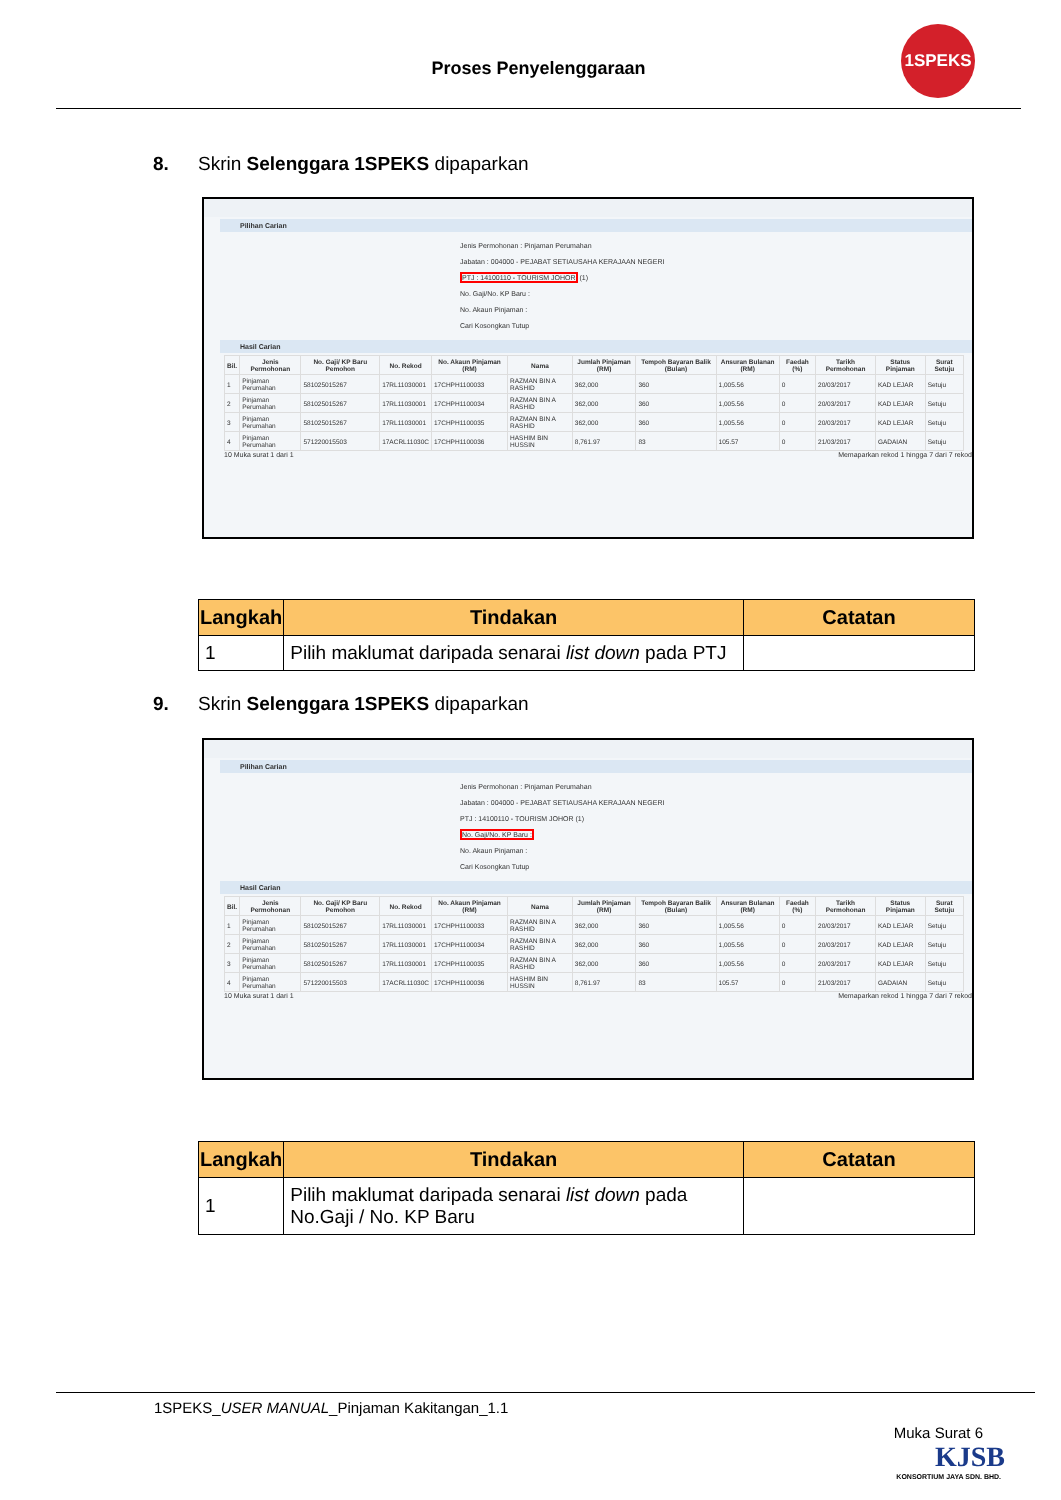Proses Penyelenggaraan
1SPEKS
8. Skrin Selenggara 1SPEKS dipaparkan
Pilihan Carian
Jenis Permohonan : Pinjaman Perumahan
Jabatan : 004000 - PEJABAT SETIAUSAHA KERAJAAN NEGERI
PTJ : 14100110 - TOURISM JOHOR (1)
No. Gaji/No. KP Baru :
No. Akaun Pinjaman :
Cari Kosongkan Tutup
Hasil Carian
| Bil. | Jenis Permohonan | No. Gaji/ KP Baru Pemohon | No. Rekod | No. Akaun Pinjaman (RM) | Nama | Jumlah Pinjaman (RM) | Tempoh Bayaran Balik (Bulan) | Ansuran Bulanan (RM) | Faedah (%) | Tarikh Permohonan | Status Pinjaman | Surat Setuju |
| --- | --- | --- | --- | --- | --- | --- | --- | --- | --- | --- | --- | --- |
| 1 | Pinjaman Perumahan | 581025015267 | 17RL11030001 | 17CHPH1100033 | RAZMAN BIN A RASHID | 362,000 | 360 | 1,005.56 | 0 | 20/03/2017 | KAD LEJAR | Setuju |
| 2 | Pinjaman Perumahan | 581025015267 | 17RL11030001 | 17CHPH1100034 | RAZMAN BIN A RASHID | 362,000 | 360 | 1,005.56 | 0 | 20/03/2017 | KAD LEJAR | Setuju |
| 3 | Pinjaman Perumahan | 581025015267 | 17RL11030001 | 17CHPH1100035 | RAZMAN BIN A RASHID | 362,000 | 360 | 1,005.56 | 0 | 20/03/2017 | KAD LEJAR | Setuju |
| 4 | Pinjaman Perumahan | 571220015503 | 17ACRL11030C | 17CHPH1100036 | HASHIM BIN HUSSIN | 8,761.97 | 83 | 105.57 | 0 | 21/03/2017 | GADAIAN | Setuju |
10 Muka surat 1 dari 1 Memaparkan rekod 1 hingga 7 dari 7 rekod
| Langkah | Tindakan | Catatan |
| --- | --- | --- |
| 1 | Pilih maklumat daripada senarai list down pada PTJ | |
9. Skrin Selenggara 1SPEKS dipaparkan
Pilihan Carian
Jenis Permohonan : Pinjaman Perumahan
Jabatan : 004000 - PEJABAT SETIAUSAHA KERAJAAN NEGERI
PTJ : 14100110 - TOURISM JOHOR (1)
No. Gaji/No. KP Baru :
No. Akaun Pinjaman :
Cari Kosongkan Tutup
Hasil Carian
| Bil. | Jenis Permohonan | No. Gaji/ KP Baru Pemohon | No. Rekod | No. Akaun Pinjaman (RM) | Nama | Jumlah Pinjaman (RM) | Tempoh Bayaran Balik (Bulan) | Ansuran Bulanan (RM) | Faedah (%) | Tarikh Permohonan | Status Pinjaman | Surat Setuju |
| --- | --- | --- | --- | --- | --- | --- | --- | --- | --- | --- | --- | --- |
| 1 | Pinjaman Perumahan | 581025015267 | 17RL11030001 | 17CHPH1100033 | RAZMAN BIN A RASHID | 362,000 | 360 | 1,005.56 | 0 | 20/03/2017 | KAD LEJAR | Setuju |
| 2 | Pinjaman Perumahan | 581025015267 | 17RL11030001 | 17CHPH1100034 | RAZMAN BIN A RASHID | 362,000 | 360 | 1,005.56 | 0 | 20/03/2017 | KAD LEJAR | Setuju |
| 3 | Pinjaman Perumahan | 581025015267 | 17RL11030001 | 17CHPH1100035 | RAZMAN BIN A RASHID | 362,000 | 360 | 1,005.56 | 0 | 20/03/2017 | KAD LEJAR | Setuju |
| 4 | Pinjaman Perumahan | 571220015503 | 17ACRL11030C | 17CHPH1100036 | HASHIM BIN HUSSIN | 8,761.97 | 83 | 105.57 | 0 | 21/03/2017 | GADAIAN | Setuju |
10 Muka surat 1 dari 1 Memaparkan rekod 1 hingga 7 dari 7 rekod
| Langkah | Tindakan | Catatan |
| --- | --- | --- |
| 1 | Pilih maklumat daripada senarai list down pada No.Gaji / No. KP Baru | |
1SPEKS_USER MANUAL_Pinjaman Kakitangan_1.1
Muka Surat 6
KJSB
KONSORTIUM JAYA SDN. BHD.